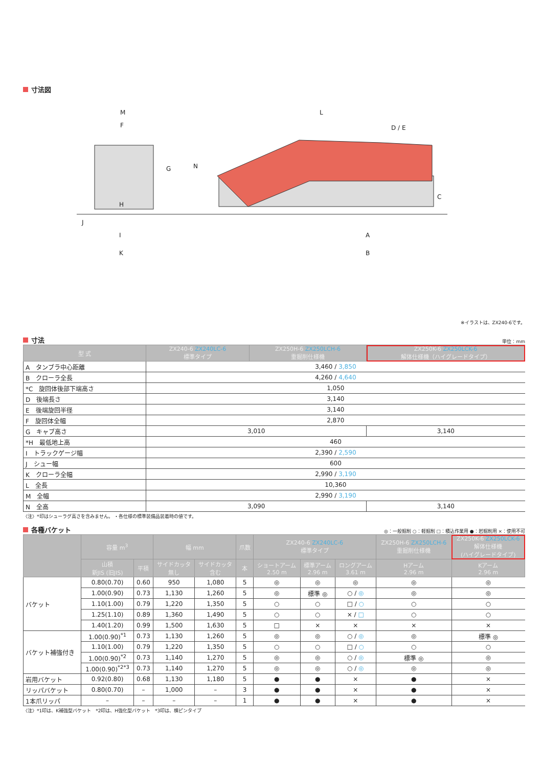寸法図
M
F
G
H
J
I
K
L
D / E
N
C
A
B
※イラストは、ZX240-6です。
寸法
単位：mm
| 型 式 | ZX240-6 ZX240LC-6 標準タイプ | ZX250H-6 ZX250LCH-6 重掘削仕様機 | ZX250K-6 ZX250LCK-6 解体仕様機（ハイグレードタイプ） |
| --- | --- | --- | --- |
| A タンブラ中心距離 | 3,460 / 3,850 | | |
| B クローラ全長 | 4,260 / 4,640 | | |
| *C 旋回体後部下端高さ | 1,050 | | |
| D 後端長さ | 3,140 | | |
| E 後端旋回半径 | 3,140 | | |
| F 旋回体全幅 | 2,870 | | |
| G キャブ高さ | 3,010 | | 3,140 |
| *H 最低地上高 | 460 | | |
| I トラックゲージ幅 | 2,390 / 2,590 | | |
| J シュー幅 | 600 | | |
| K クローラ全幅 | 2,990 / 3,190 | | |
| L 全長 | 10,360 | | |
| M 全幅 | 2,990 / 3,190 | | |
| N 全高 | 3,090 | | 3,140 |
〈注〉*印はシューラグ高さを含みません。 ・各仕様の標準装備品装着時の値です。
各種バケット
◎：一般掘削 ○：軽掘削 □：積込作業用 ●：岩掘削用 ×：使用不可
| | 容量 m<sup>3</sup> | | 幅 mm | | 爪数 | ZX240-6 ZX240LC-6 標準タイプ | | | ZX250H-6 ZX250LCH-6 重掘削仕様機 | ZX250K-6 ZX250LCK-6 解体仕様機 (ハイグレードタイプ) |
| --- | --- | --- | --- | --- | --- | --- | --- | --- | --- | --- |
| | 山積 新JIS (旧JIS) | 平積 | サイドカッタ 無し | サイドカッタ 含む | 本 | ショートアーム 2.50 m | 標準アーム 2.96 m | ロングアーム 3.61 m | Hアーム 2.96 m | Kアーム 2.96 m |
| バケット | 0.80(0.70) | 0.60 | 950 | 1,080 | 5 | ◎ | ◎ | ◎ | ◎ | ◎ |
| | 1.00(0.90) | 0.73 | 1,130 | 1,260 | 5 | ◎ | 標準 ◎ | ○ / ◎ | ◎ | ◎ |
| | 1.10(1.00) | 0.79 | 1,220 | 1,350 | 5 | ○ | ○ | □ / ○ | ○ | ○ |
| | 1.25(1.10) | 0.89 | 1,360 | 1,490 | 5 | ○ | ○ | × / □ | ○ | ○ |
| | 1.40(1.20) | 0.99 | 1,500 | 1,630 | 5 | □ | × | × | × | × |
| バケット補強付き | 1.00(0.90)<sup>*1</sup> | 0.73 | 1,130 | 1,260 | 5 | ◎ | ◎ | ○ / ◎ | ◎ | 標準 ◎ |
| | 1.10(1.00) | 0.79 | 1,220 | 1,350 | 5 | ○ | ○ | □ / ○ | ○ | ○ |
| | 1.00(0.90)<sup>*2</sup> | 0.73 | 1,140 | 1,270 | 5 | ◎ | ◎ | ○ / ◎ | 標準 ◎ | ◎ |
| | 1.00(0.90)<sup>*2*3</sup> | 0.73 | 1,140 | 1,270 | 5 | ◎ | ◎ | ○ / ◎ | ◎ | ◎ |
| 岩用バケット | 0.92(0.80) | 0.68 | 1,130 | 1,180 | 5 | ● | ● | × | ● | × |
| リッパバケット | 0.80(0.70) | – | 1,000 | – | 3 | ● | ● | × | ● | × |
| 1本爪リッパ | – | – | – | – | 1 | ● | ● | × | ● | × |
〈注〉*1印は、K補強型バケット　*2印は、H強化型バケット　*3印は、横ピンタイプ